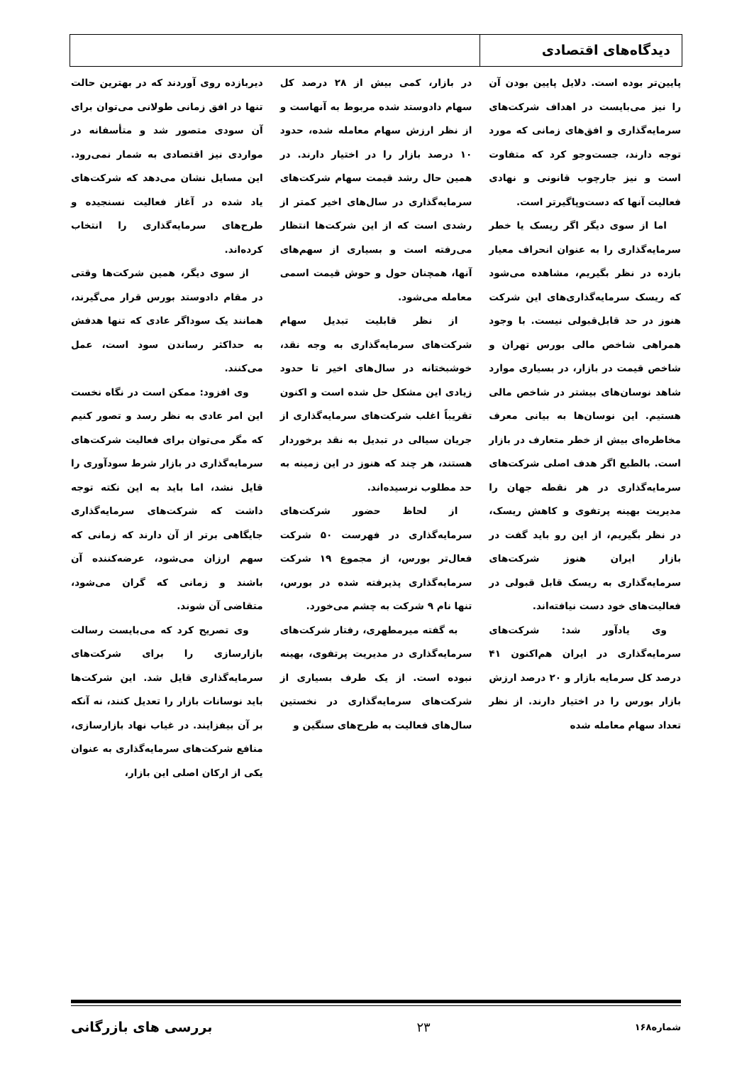دیدگاه‌های اقتصادی
پایین‌تر بوده است. دلایل پایین بودن آن را نیز می‌بایست در اهداف شرکت‌های سرمایه‌گذاری و افق‌های زمانی که مورد توجه دارند، جست‌وجو کرد که متفاوت است و نیز جارچوب قانونی و نهادی فعالیت آنها که دست‌وپاگیرتر است.
اما از سوی دیگر اگر ریسک یا خطر سرمایه‌گذاری را به عنوان انحراف معیار بازده در نظر بگیریم، مشاهده می‌شود که ریسک سرمایه‌گذاری‌های این شرکت هنوز در حد قابل‌قبولی نیست. با وجود همراهی شاخص مالی بورس تهران و شاخص قیمت در بازار، در بسیاری موارد شاهد نوسان‌های بیشتر در شاخص مالی هستیم. این نوسان‌ها به بیانی معرف مخاطره‌ای بیش از خطر متعارف در بازار است. بالطبع اگر هدف اصلی شرکت‌های سرمایه‌گذاری در هر نقطه جهان را مدیریت بهینه پرتفوی و کاهش ریسک، در نظر بگیریم، از این رو باید گفت در بازار ایران هنوز شرکت‌های سرمایه‌گذاری به ریسک قابل قبولی در فعالیت‌های خود دست نیافته‌اند.
وی یادآور شد: شرکت‌های سرمایه‌گذاری در ایران هم‌اکنون ۴۱ درصد کل سرمایه بازار و ۲۰ درصد ارزش بازار بورس را در اختیار دارند. از نظر تعداد سهام معامله شده
در بازار، کمی بیش از ۲۸ درصد کل سهام دادوستد شده مربوط به آنهاست و از نظر ارزش سهام معامله شده، حدود ۱۰ درصد بازار را در اختیار دارند. در همین حال رشد قیمت سهام شرکت‌های سرمایه‌گذاری در سال‌های اخیر کمتر از رشدی است که از این شرکت‌ها انتظار می‌رفته است و بسیاری از سهم‌های آنها، همچنان حول و حوش قیمت اسمی معامله می‌شود.
از نظر قابلیت تبدیل سهام شرکت‌های سرمایه‌گذاری به وجه نقد، خوشبختانه در سال‌های اخیر تا حدود زیادی این مشکل حل شده است و اکنون تقریباً اغلب شرکت‌های سرمایه‌گذاری از جریان سیالی در تبدیل به نقد برخوردار هستند، هر چند که هنوز در این زمینه به حد مطلوب نرسیده‌اند.
از لحاظ حضور شرکت‌های سرمایه‌گذاری در فهرست ۵۰ شرکت فعال‌تر بورس، از مجموع ۱۹ شرکت سرمایه‌گذاری پذیرفته شده در بورس، تنها نام ۹ شرکت به چشم می‌خورد.
به گفته میرمطهری، رفتار شرکت‌های سرمایه‌گذاری در مدیریت پرتفوی، بهینه نبوده است. از یک طرف بسیاری از شرکت‌های سرمایه‌گذاری در نخستین سال‌های فعالیت به طرح‌های سنگین و
دیربازده روی آوردند که در بهترین حالت تنها در افق زمانی طولانی می‌توان برای آن سودی متصور شد و متأسفانه در مواردی نیز اقتصادی به شمار نمی‌رود. این مسایل نشان می‌دهد که شرکت‌های یاد شده در آغاز فعالیت نسنجیده و طرح‌های سرمایه‌گذاری را انتخاب کرده‌اند.
از سوی دیگر، همین شرکت‌ها وقتی در مقام دادوستد بورس قرار می‌گیرند، همانند یک سوداگر عادی که تنها هدفش به حداکثر رساندن سود است، عمل می‌کنند.
وی افزود: ممکن است در نگاه نخست این امر عادی به نظر رسد و تصور کنیم که مگر می‌توان برای فعالیت شرکت‌های سرمایه‌گذاری در بازار شرط سودآوری را قایل نشد، اما باید به این نکته توجه داشت که شرکت‌های سرمایه‌گذاری جایگاهی برتر از آن دارند که زمانی که سهم ارزان می‌شود، عرضه‌کننده آن باشند و زمانی که گران می‌شود، متقاضی آن شوند.
وی تصریح کرد که می‌بایست رسالت بازارسازی را برای شرکت‌های سرمایه‌گذاری قایل شد. این شرکت‌ها باید نوسانات بازار را تعدیل کنند، نه آنکه بر آن بیفزایند. در غیاب نهاد بازارسازی، منافع شرکت‌های سرمایه‌گذاری به عنوان یکی از ارکان اصلی این بازار،
شماره۱۶۸ ۲۳ بررسی های بازرگانی